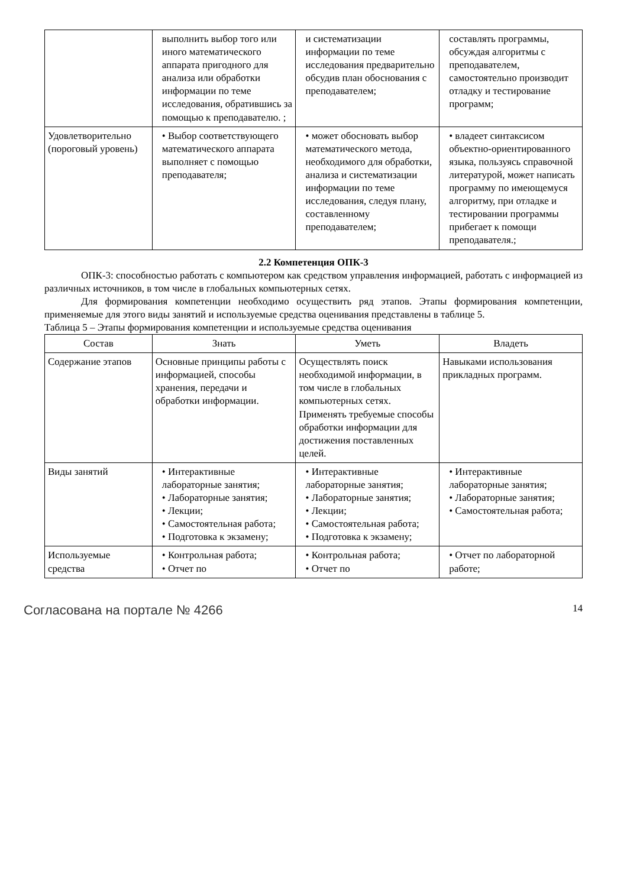| | выполнить выбор того или иного математического аппарата пригодного для анализа или обработки информации по теме исследования, обратившись за помощью к преподавателю. ; | и систематизации информации по теме исследования предварительно обсудив план обоснования с преподавателем; | составлять программы, обсуждая алгоритмы с преподавателем, самостоятельно производит отладку и тестирование программ; |
| Удовлетворительно (пороговый уровень) | • Выбор соответствующего математического аппарата выполняет с помощью преподавателя; | • может обосновать выбор математического метода, необходимого для обработки, анализа и систематизации информации по теме исследования, следуя плану, составленному преподавателем; | • владеет синтаксисом объектно-ориентированного языка, пользуясь справочной литературой, может написать программу по имеющемуся алгоритму, при отладке и тестировании программы прибегает к помощи преподавателя.; |
2.2 Компетенция ОПК-3
ОПК-3: способностью работать с компьютером как средством управления информацией, работать с информацией из различных источников, в том числе в глобальных компьютерных сетях.
Для формирования компетенции необходимо осуществить ряд этапов. Этапы формирования компетенции, применяемые для этого виды занятий и используемые средства оценивания представлены в таблице 5.
Таблица 5 – Этапы формирования компетенции и используемые средства оценивания
| Состав | Знать | Уметь | Владеть |
| --- | --- | --- | --- |
| Содержание этапов | Основные принципы работы с информацией, способы хранения, передачи и обработки информации. | Осуществлять поиск необходимой информации, в том числе в глобальных компьютерных сетях. Применять требуемые способы обработки информации для достижения поставленных целей. | Навыками использования прикладных программ. |
| Виды занятий | • Интерактивные лабораторные занятия; • Лабораторные занятия; • Лекции; • Самостоятельная работа; • Подготовка к экзамену; | • Интерактивные лабораторные занятия; • Лабораторные занятия; • Лекции; • Самостоятельная работа; • Подготовка к экзамену; | • Интерактивные лабораторные занятия; • Лабораторные занятия; • Самостоятельная работа; |
| Используемые средства | • Контрольная работа; • Отчет по | • Контрольная работа; • Отчет по | • Отчет по лабораторной работе; |
Согласована на портале № 4266 14